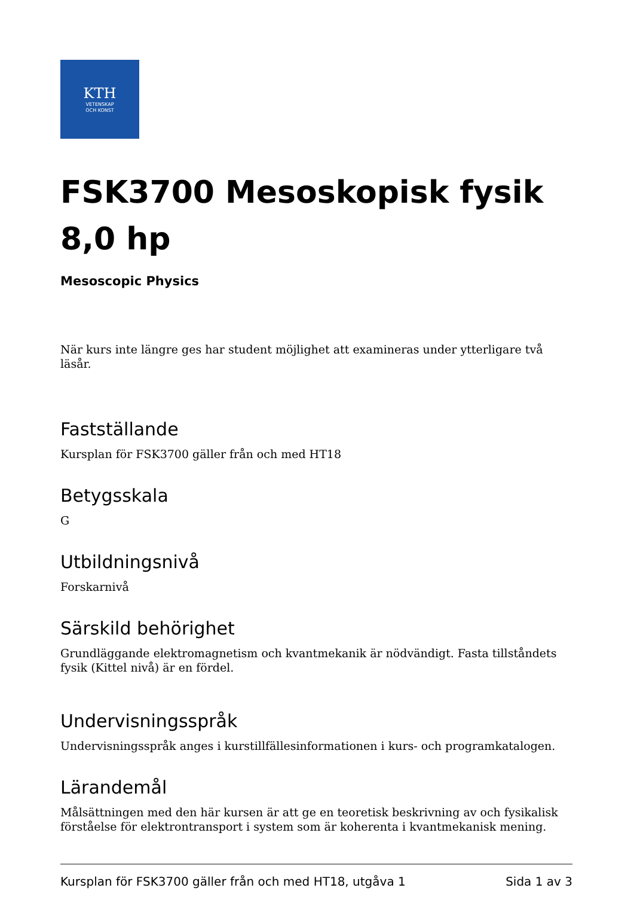KTH
VETENSKAP
OCH KONST
FSK3700 Mesoskopisk fysik 8,0 hp
Mesoscopic Physics
När kurs inte längre ges har student möjlighet att examineras under ytterligare två läsår.
Fastställande
Kursplan för FSK3700 gäller från och med HT18
Betygsskala
G
Utbildningsnivå
Forskarnivå
Särskild behörighet
Grundläggande elektromagnetism och kvantmekanik är nödvändigt. Fasta tillståndets fysik (Kittel nivå) är en fördel.
Undervisningsspråk
Undervisningsspråk anges i kurstillfällesinformationen i kurs- och programkatalogen.
Lärandemål
Målsättningen med den här kursen är att ge en teoretisk beskrivning av och fysikalisk förståelse för elektrontransport i system som är koherenta i kvantmekanisk mening.
Kursplan för FSK3700 gäller från och med HT18, utgåva 1 Sida 1 av 3